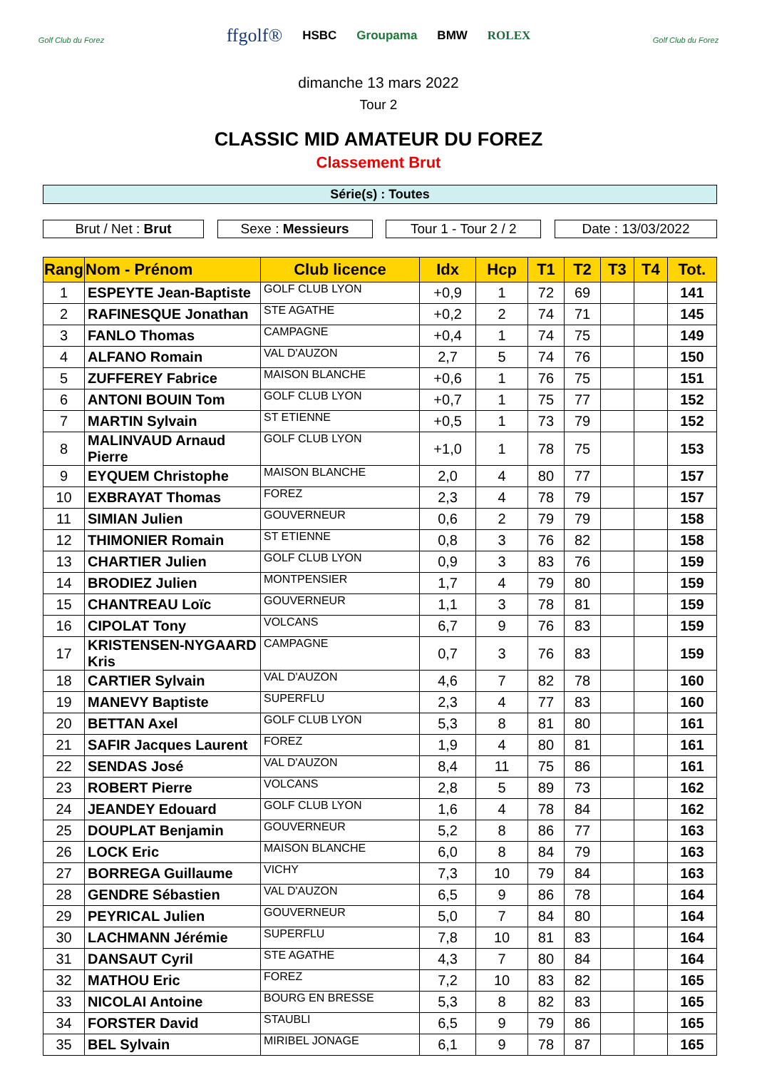Golf Club du Forez
ffgolf® HSBC Groupama BMW ROLEX
dimanche 13 mars 2022
Tour 2
Golf Club du Forez
CLASSIC MID AMATEUR DU FOREZ
Classement Brut
Série(s) : Toutes
Brut / Net : Brut Sexe : Messieurs Tour 1 - Tour 2 / 2
Date : 13/03/2022
| Rang | Nom - Prénom | Club licence | Idx | Hcp | T1 | T2 | T3 | T4 | Tot. |
| --- | --- | --- | --- | --- | --- | --- | --- | --- | --- |
| 1 | ESPEYTE Jean-Baptiste | GOLF CLUB LYON | +0,9 | 1 | 72 | 69 | | | 141 |
| 2 | RAFINESQUE Jonathan | STE AGATHE | +0,2 | 2 | 74 | 71 | | | 145 |
| 3 | FANLO Thomas | CAMPAGNE | +0,4 | 1 | 74 | 75 | | | 149 |
| 4 | ALFANO Romain | VAL D'AUZON | 2,7 | 5 | 74 | 76 | | | 150 |
| 5 | ZUFFEREY Fabrice | MAISON BLANCHE | +0,6 | 1 | 76 | 75 | | | 151 |
| 6 | ANTONI BOUIN Tom | GOLF CLUB LYON | +0,7 | 1 | 75 | 77 | | | 152 |
| 7 | MARTIN Sylvain | ST ETIENNE | +0,5 | 1 | 73 | 79 | | | 152 |
| 8 | MALINVAUD Arnaud Pierre | GOLF CLUB LYON | +1,0 | 1 | 78 | 75 | | | 153 |
| 9 | EYQUEM Christophe | MAISON BLANCHE | 2,0 | 4 | 80 | 77 | | | 157 |
| 10 | EXBRAYAT Thomas | FOREZ | 2,3 | 4 | 78 | 79 | | | 157 |
| 11 | SIMIAN Julien | GOUVERNEUR | 0,6 | 2 | 79 | 79 | | | 158 |
| 12 | THIMONIER Romain | ST ETIENNE | 0,8 | 3 | 76 | 82 | | | 158 |
| 13 | CHARTIER Julien | GOLF CLUB LYON | 0,9 | 3 | 83 | 76 | | | 159 |
| 14 | BRODIEZ Julien | MONTPENSIER | 1,7 | 4 | 79 | 80 | | | 159 |
| 15 | CHANTREAU Loïc | GOUVERNEUR | 1,1 | 3 | 78 | 81 | | | 159 |
| 16 | CIPOLAT Tony | VOLCANS | 6,7 | 9 | 76 | 83 | | | 159 |
| 17 | KRISTENSEN-NYGAARD Kris | CAMPAGNE | 0,7 | 3 | 76 | 83 | | | 159 |
| 18 | CARTIER Sylvain | VAL D'AUZON | 4,6 | 7 | 82 | 78 | | | 160 |
| 19 | MANEVY Baptiste | SUPERFLU | 2,3 | 4 | 77 | 83 | | | 160 |
| 20 | BETTAN Axel | GOLF CLUB LYON | 5,3 | 8 | 81 | 80 | | | 161 |
| 21 | SAFIR Jacques Laurent | FOREZ | 1,9 | 4 | 80 | 81 | | | 161 |
| 22 | SENDAS José | VAL D'AUZON | 8,4 | 11 | 75 | 86 | | | 161 |
| 23 | ROBERT Pierre | VOLCANS | 2,8 | 5 | 89 | 73 | | | 162 |
| 24 | JEANDEY Edouard | GOLF CLUB LYON | 1,6 | 4 | 78 | 84 | | | 162 |
| 25 | DOUPLAT Benjamin | GOUVERNEUR | 5,2 | 8 | 86 | 77 | | | 163 |
| 26 | LOCK Eric | MAISON BLANCHE | 6,0 | 8 | 84 | 79 | | | 163 |
| 27 | BORREGA Guillaume | VICHY | 7,3 | 10 | 79 | 84 | | | 163 |
| 28 | GENDRE Sébastien | VAL D'AUZON | 6,5 | 9 | 86 | 78 | | | 164 |
| 29 | PEYRICAL Julien | GOUVERNEUR | 5,0 | 7 | 84 | 80 | | | 164 |
| 30 | LACHMANN Jérémie | SUPERFLU | 7,8 | 10 | 81 | 83 | | | 164 |
| 31 | DANSAUT Cyril | STE AGATHE | 4,3 | 7 | 80 | 84 | | | 164 |
| 32 | MATHOU Eric | FOREZ | 7,2 | 10 | 83 | 82 | | | 165 |
| 33 | NICOLAI Antoine | BOURG EN BRESSE | 5,3 | 8 | 82 | 83 | | | 165 |
| 34 | FORSTER David | STAUBLI | 6,5 | 9 | 79 | 86 | | | 165 |
| 35 | BEL Sylvain | MIRIBEL JONAGE | 6,1 | 9 | 78 | 87 | | | 165 |